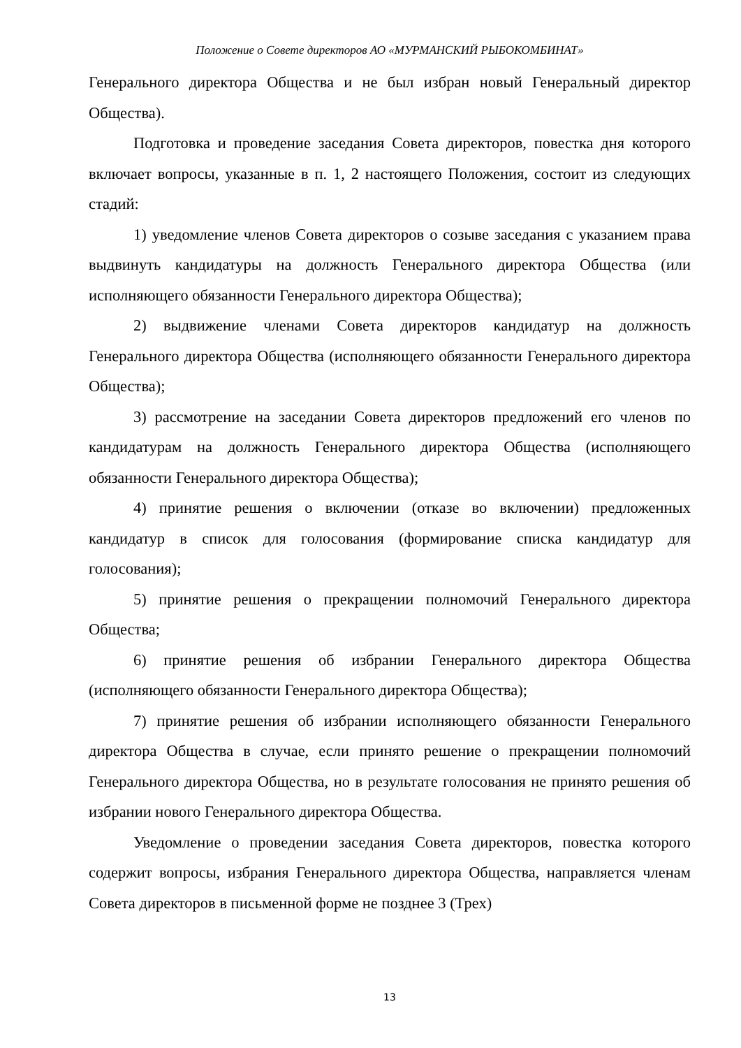Положение о Совете директоров АО «МУРМАНСКИЙ РЫБОКОМБИНАТ»
Генерального директора Общества и не был избран новый Генеральный директор Общества).
Подготовка и проведение заседания Совета директоров, повестка дня которого включает вопросы, указанные в п. 1, 2 настоящего Положения, состоит из следующих стадий:
1) уведомление членов Совета директоров о созыве заседания с указанием права выдвинуть кандидатуры на должность Генерального директора Общества (или исполняющего обязанности Генерального директора Общества);
2) выдвижение членами Совета директоров кандидатур на должность Генерального директора Общества (исполняющего обязанности Генерального директора Общества);
3) рассмотрение на заседании Совета директоров предложений его членов по кандидатурам на должность Генерального директора Общества (исполняющего обязанности Генерального директора Общества);
4) принятие решения о включении (отказе во включении) предложенных кандидатур в список для голосования (формирование списка кандидатур для голосования);
5) принятие решения о прекращении полномочий Генерального директора Общества;
6) принятие решения об избрании Генерального директора Общества (исполняющего обязанности Генерального директора Общества);
7) принятие решения об избрании исполняющего обязанности Генерального директора Общества в случае, если принято решение о прекращении полномочий Генерального директора Общества, но в результате голосования не принято решения об избрании нового Генерального директора Общества.
Уведомление о проведении заседания Совета директоров, повестка которого содержит вопросы, избрания Генерального директора Общества, направляется членам Совета директоров в письменной форме не позднее 3 (Трех)
13